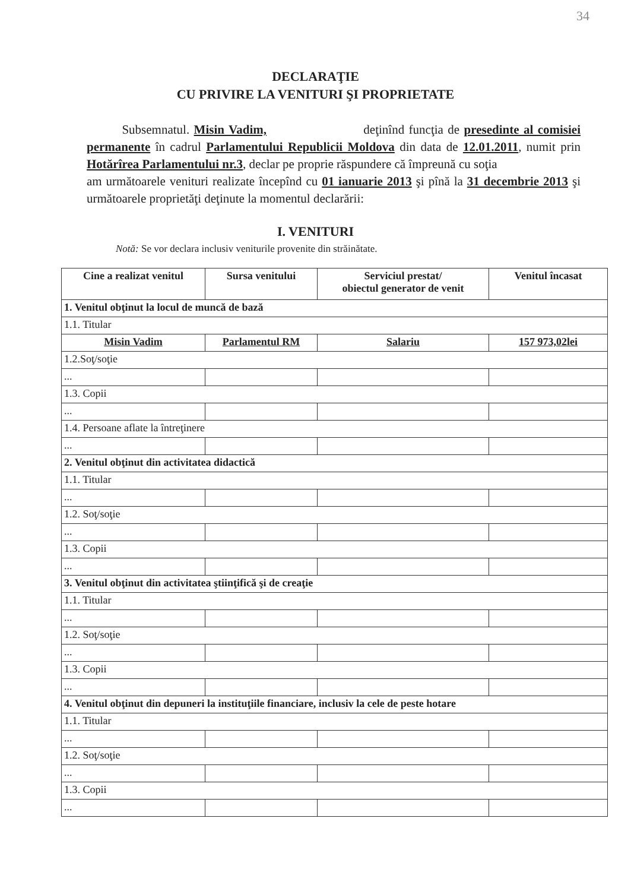34
DECLARAŢIE
CU PRIVIRE LA VENITURI ŞI PROPRIETATE
Subsemnatul. Misin Vadim, deţinînd funcţia de presedinte al comisiei permanente în cadrul Parlamentului Republicii Moldova din data de 12.01.2011, numit prin Hotărîrea Parlamentului nr.3, declar pe proprie răspundere că împreună cu soţia
am următoarele venituri realizate începînd cu 01 ianuarie 2013 şi pînă la 31 decembrie 2013 şi următoarele proprietăţi deţinute la momentul declarării:
I. VENITURI
Notă: Se vor declara inclusiv veniturile provenite din străinătate.
| Cine a realizat venitul | Sursa venitului | Serviciul prestat/ obiectul generator de venit | Venitul încasat |
| --- | --- | --- | --- |
| 1. Venitul obţinut la locul de muncă de bază | | | |
| 1.1. Titular | | | |
| Misin Vadim | Parlamentul RM | Salariu | 157 973,02lei |
| 1.2.Soţ/soţie | | | |
| ... | | | |
| 1.3. Copii | | | |
| ... | | | |
| 1.4. Persoane aflate la întreţinere | | | |
| ... | | | |
| 2. Venitul obţinut din activitatea didactică | | | |
| 1.1. Titular | | | |
| ... | | | |
| 1.2. Soţ/soţie | | | |
| ... | | | |
| 1.3. Copii | | | |
| ... | | | |
| 3. Venitul obţinut din activitatea ştiinţifică şi de creaţie | | | |
| 1.1. Titular | | | |
| ... | | | |
| 1.2. Soţ/soţie | | | |
| ... | | | |
| 1.3. Copii | | | |
| ... | | | |
| 4. Venitul obţinut din depuneri la instituţiile financiare, inclusiv la cele de peste hotare | | | |
| 1.1. Titular | | | |
| ... | | | |
| 1.2. Soţ/soţie | | | |
| ... | | | |
| 1.3. Copii | | | |
| ... | | | |